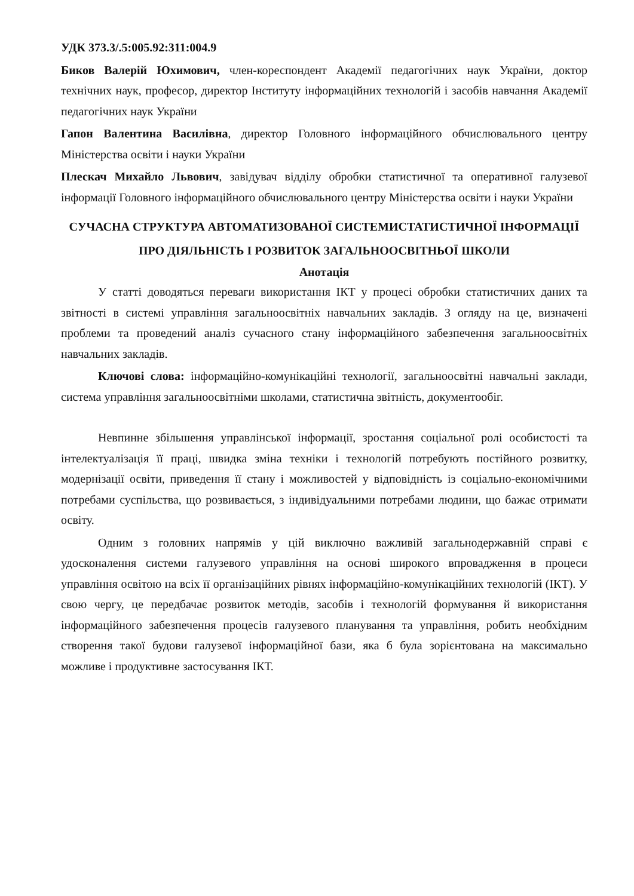УДК 373.3/.5:005.92:311:004.9
Биков Валерій Юхимович, член-кореспондент Академії педагогічних наук України, доктор технічних наук, професор, директор Інституту інформаційних технологій і засобів навчання Академії педагогічних наук України
Гапон Валентина Василівна, директор Головного інформаційного обчислювального центру Міністерства освіти і науки України
Плескач Михайло Львович, завідувач відділу обробки статистичної та оперативної галузевої інформації Головного інформаційного обчислювального центру Міністерства освіти і науки України
СУЧАСНА СТРУКТУРА АВТОМАТИЗОВАНОЇ СИСТЕМИСТАТИСТИЧНОЇ ІНФОРМАЦІЇ ПРО ДІЯЛЬНІСТЬ І РОЗВИТОК ЗАГАЛЬНООСВІТНЬОЇ ШКОЛИ
Анотація
У статті доводяться переваги використання ІКТ у процесі обробки статистичних даних та звітності в системі управління загальноосвітніх навчальних закладів. З огляду на це, визначені проблеми та проведений аналіз сучасного стану інформаційного забезпечення загальноосвітніх навчальних закладів.
Ключові слова: інформаційно-комунікаційні технології, загальноосвітні навчальні заклади, система управління загальноосвітніми школами, статистична звітність, документообіг.
Невпинне збільшення управлінської інформації, зростання соціальної ролі особистості та інтелектуалізація її праці, швидка зміна техніки і технологій потребують постійного розвитку, модернізації освіти, приведення її стану і можливостей у відповідність із соціально-економічними потребами суспільства, що розвивається, з індивідуальними потребами людини, що бажає отримати освіту.
Одним з головних напрямів у цій виключно важливій загальнодержавній справі є удосконалення системи галузевого управління на основі широкого впровадження в процеси управління освітою на всіх її організаційних рівнях інформаційно-комунікаційних технологій (ІКТ). У свою чергу, це передбачає розвиток методів, засобів і технологій формування й використання інформаційного забезпечення процесів галузевого планування та управління, робить необхідним створення такої будови галузевої інформаційної бази, яка б була зорієнтована на максимально можливе і продуктивне застосування ІКТ.